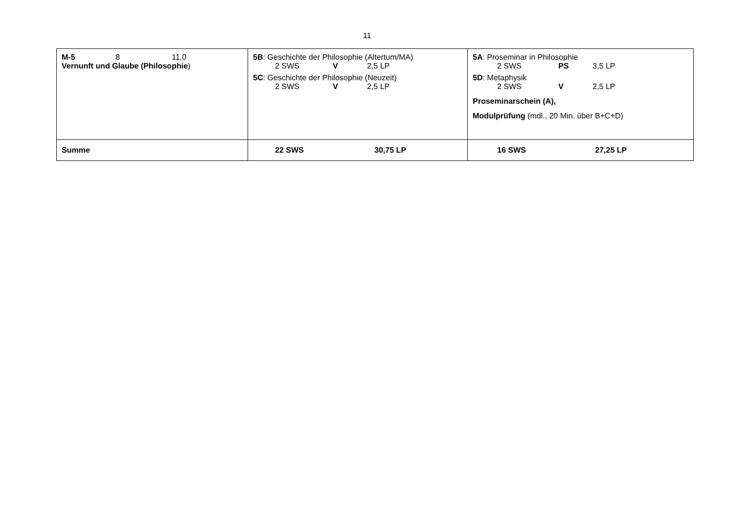11
| M-5 8 11,0 Vernunft und Glaube (Philosophie ) | 5B : Geschichte der Philosophie (Altertum/MA) 2 SWS V 2,5 LP 5C : Geschichte der Philosophie (Neuzeit) 2 SWS V 2,5 LP | 5A : Proseminar in Philosophie 2 SWS PS 3,5 LP 5D : Metaphysik 2 SWS V 2,5 LP Proseminarschein (A), Modulprüfung (mdl., 20 Min. über B+C+D) |
| Summe | 22 SWS 30,75 LP | 16 SWS 27,25 LP |